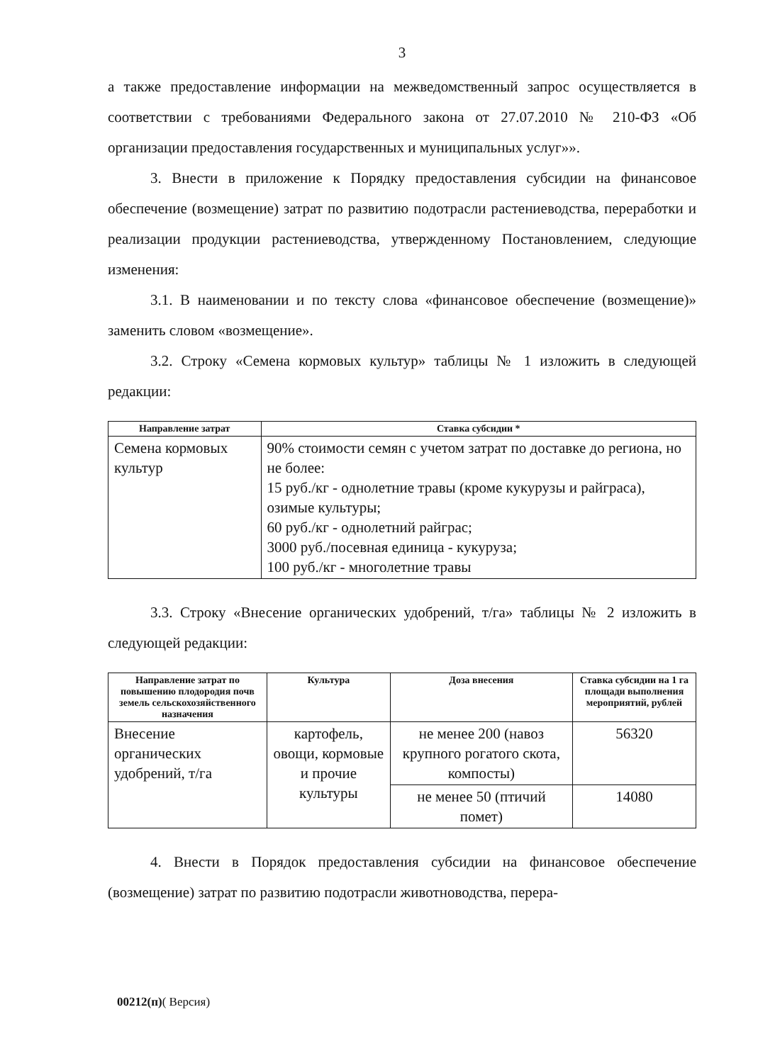3
а также предоставление информации на межведомственный запрос осуществляется в соответствии с требованиями Федерального закона от 27.07.2010 № 210-ФЗ «Об организации предоставления государственных и муниципальных услуг»».
3. Внести в приложение к Порядку предоставления субсидии на финансовое обеспечение (возмещение) затрат по развитию подотрасли растениеводства, переработки и реализации продукции растениеводства, утвержденному Постановлением, следующие изменения:
3.1. В наименовании и по тексту слова «финансовое обеспечение (возмещение)» заменить словом «возмещение».
3.2. Строку «Семена кормовых культур» таблицы № 1 изложить в следующей редакции:
| Направление затрат | Ставка субсидии * |
| --- | --- |
| Семена кормовых культур | 90% стоимости семян с учетом затрат по доставке до региона, но не более: 15 руб./кг - однолетние травы (кроме кукурузы и райграса), озимые культуры; 60 руб./кг - однолетний райграс; 3000 руб./посевная единица - кукуруза; 100 руб./кг - многолетние травы |
3.3. Строку «Внесение органических удобрений, т/га» таблицы № 2 изложить в следующей редакции:
| Направление затрат по повышению плодородия почв земель сельскохозяйственного назначения | Культура | Доза внесения | Ставка субсидии на 1 га площади выполнения мероприятий, рублей |
| --- | --- | --- | --- |
| Внесение органических удобрений, т/га | картофель, овощи, кормовые и прочие культуры | не менее 200 (навоз крупного рогатого скота, компосты) | 56320 |
| | | не менее 50 (птичий помет) | 14080 |
4. Внести в Порядок предоставления субсидии на финансовое обеспечение (возмещение) затрат по развитию подотрасли животноводства, перера-
00212(п)( Версия)